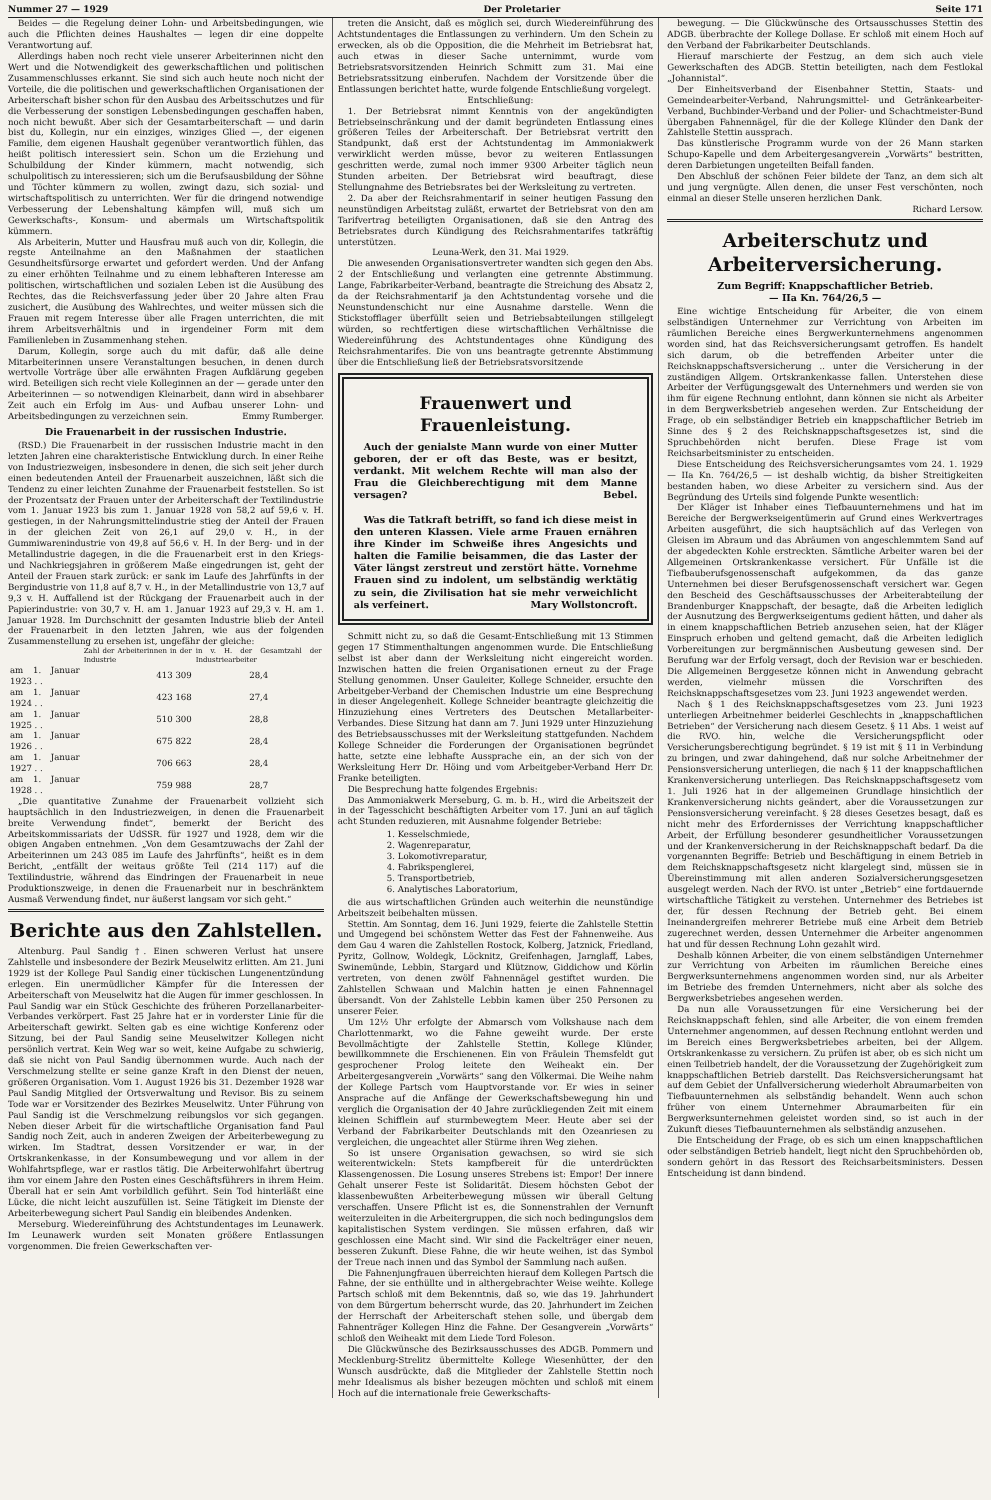Nummer 27 — 1929 Der Proletarier Seite 171
Beides — die Regelung deiner Lohn- und Arbeitsbedingungen, wie auch die Pflichten deines Haushaltes — legen dir eine doppelte Verantwortung auf.
Allerdings haben noch recht viele unserer Arbeiterinnen nicht den Wert und die Notwendigkeit des gewerkschaftlichen und politischen Zusammenschlusses erkannt. Sie sind sich auch heute noch nicht der Vorteile, die die politischen und gewerkschaftlichen Organisationen der Arbeiterschaft bisher schon für den Ausbau des Arbeitsschutzes und für die Verbesserung der sonstigen Lebensbedingungen geschaffen haben, noch nicht bewußt. Aber sich der Gesamtarbeiterschaft — und darin bist du, Kollegin, nur ein einziges, winziges Glied —, der eigenen Familie, dem eigenen Haushalt gegenüber verantwortlich fühlen, das heißt politisch interessiert sein. Schon um die Erziehung und Schulbildung der Kinder kümmern, macht notwendig, sich schulpolitisch zu interessieren; sich um die Berufsausbildung der Söhne und Töchter kümmern zu wollen, zwingt dazu, sich sozial- und wirtschaftspolitisch zu unterrichten. Wer für die dringend notwendige Verbesserung der Lebenshaltung kämpfen will, muß sich um Gewerkschafts-, Konsum- und abermals um Wirtschaftspolitik kümmern.
Als Arbeiterin, Mutter und Hausfrau muß auch von dir, Kollegin, die regste Anteilnahme an den Maßnahmen der staatlichen Gesundheitsfürsorge erwartet und gefordert werden. Und der Anfang zu einer erhöhten Teilnahme und zu einem lebhafteren Interesse am politischen, wirtschaftlichen und sozialen Leben ist die Ausübung des Rechtes, das die Reichsverfassung jeder über 20 Jahre alten Frau zusichert, die Ausübung des Wahlrechtes, und weiter müssen sich die Frauen mit regem Interesse über alle Fragen unterrichten, die mit ihrem Arbeitsverhältnis und in irgendeiner Form mit dem Familienleben in Zusammenhang stehen.
Darum, Kollegin, sorge auch du mit dafür, daß alle deine Mitarbeiterinnen unsere Veranstaltungen besuchen, in denen durch wertvolle Vorträge über alle erwähnten Fragen Aufklärung gegeben wird. Beteiligen sich recht viele Kolleginnen an der — gerade unter den Arbeiterinnen — so notwendigen Kleinarbeit, dann wird in absehbarer Zeit auch ein Erfolg im Aus- und Aufbau unserer Lohn- und Arbeitsbedingungen zu verzeichnen sein. Emmy Rumberger.
Die Frauenarbeit in der russischen Industrie.
(RSD.) Die Frauenarbeit in der russischen Industrie macht in den letzten Jahren eine charakteristische Entwicklung durch. In einer Reihe von Industriezweigen, insbesondere in denen, die sich seit jeher durch einen bedeutenden Anteil der Frauenarbeit auszeichnen, läßt sich die Tendenz zu einer leichten Zunahme der Frauenarbeit feststellen. So ist der Prozentsatz der Frauen unter der Arbeiterschaft der Textilindustrie vom 1. Januar 1923 bis zum 1. Januar 1928 von 58,2 auf 59,6 v. H. gestiegen, in der Nahrungsmittelindustrie stieg der Anteil der Frauen in der gleichen Zeit von 26,1 auf 29,0 v. H., in der Gummiwarenindustrie von 49,8 auf 56,6 v. H. In der Berg- und in der Metallindustrie dagegen, in die die Frauenarbeit erst in den Kriegs- und Nachkriegsjahren in größerem Maße eingedrungen ist, geht der Anteil der Frauen stark zurück: er sank im Laufe des Jahrfünfts in der Bergindustrie von 11,8 auf 8,7 v. H., in der Metallindustrie von 13,7 auf 9,3 v. H. Auffallend ist der Rückgang der Frauenarbeit auch in der Papierindustrie: von 30,7 v. H. am 1. Januar 1923 auf 29,3 v. H. am 1. Januar 1928. Im Durchschnitt der gesamten Industrie blieb der Anteil der Frauenarbeit in den letzten Jahren, wie aus der folgenden Zusammenstellung zu ersehen ist, ungefähr der gleiche:
| | Zahl der Arbeiterinnen in der Industrie | in v. H. der Gesamtzahl der Industriearbeiter |
| --- | --- | --- |
| am 1. Januar 1923 . . | 413 309 | 28,4 |
| am 1. Januar 1924 . . | 423 168 | 27,4 |
| am 1. Januar 1925 . . | 510 300 | 28,8 |
| am 1. Januar 1926 . . | 675 822 | 28,4 |
| am 1. Januar 1927 . . | 706 663 | 28,4 |
| am 1. Januar 1928 . . | 759 988 | 28,7 |
„Die quantitative Zunahme der Frauenarbeit vollzieht sich hauptsächlich in den Industriezweigen, in denen die Frauenarbeit breite Verwendung findet“, bemerkt der Bericht des Arbeitskommissariats der UdSSR. für 1927 und 1928, dem wir die obigen Angaben entnehmen. „Von dem Gesamtzuwachs der Zahl der Arbeiterinnen um 243 085 im Laufe des Jahrfünfts“, heißt es in dem Bericht, „entfällt der weitaus größte Teil (214 117) auf die Textilindustrie, während das Eindringen der Frauenarbeit in neue Produktionszweige, in denen die Frauenarbeit nur in beschränktem Ausmaß Verwendung findet, nur äußerst langsam vor sich geht.“
Berichte aus den Zahlstellen.
Altenburg. Paul Sandig †. Einen schweren Verlust hat unsere Zahlstelle und insbesondere der Bezirk Meuselwitz erlitten. Am 21. Juni 1929 ist der Kollege Paul Sandig einer tückischen Lungenentzündung erlegen. Ein unermüdlicher Kämpfer für die Interessen der Arbeiterschaft von Meuselwitz hat die Augen für immer geschlossen. In Paul Sandig war ein Stück Geschichte des früheren Porzellanarbeiter-Verbandes verkörpert. Fast 25 Jahre hat er in vorderster Linie für die Arbeiterschaft gewirkt. Selten gab es eine wichtige Konferenz oder Sitzung, bei der Paul Sandig seine Meuselwitzer Kollegen nicht persönlich vertrat. Kein Weg war so weit, keine Aufgabe zu schwierig, daß sie nicht von Paul Sandig übernommen wurde. Auch nach der Verschmelzung stellte er seine ganze Kraft in den Dienst der neuen, größeren Organisation. Vom 1. August 1926 bis 31. Dezember 1928 war Paul Sandig Mitglied der Ortsverwaltung und Revisor. Bis zu seinem Tode war er Vorsitzender des Bezirkes Meuselwitz. Unter Führung von Paul Sandig ist die Verschmelzung reibungslos vor sich gegangen. Neben dieser Arbeit für die wirtschaftliche Organisation fand Paul Sandig noch Zeit, auch in anderen Zweigen der Arbeiterbewegung zu wirken. Im Stadtrat, dessen Vorsitzender er war, in der Ortskrankenkasse, in der Konsumbewegung und vor allem in der Wohlfahrtspflege, war er rastlos tätig. Die Arbeiterwohlfahrt übertrug ihm vor einem Jahre den Posten eines Geschäftsführers in ihrem Heim. Überall hat er sein Amt vorbildlich geführt. Sein Tod hinterläßt eine Lücke, die nicht leicht auszufüllen ist. Seine Tätigkeit im Dienste der Arbeiterbewegung sichert Paul Sandig ein bleibendes Andenken.
Merseburg. Wiedereinführung des Achtstundentages im Leunawerk. Im Leunawerk wurden seit Monaten größere Entlassungen vorgenommen. Die freien Gewerkschaften ver-
treten die Ansicht, daß es möglich sei, durch Wiedereinführung des Achtstundentages die Entlassungen zu verhindern. Um den Schein zu erwecken, als ob die Opposition, die die Mehrheit im Betriebsrat hat, auch etwas in dieser Sache unternimmt, wurde vom Betriebsratsvorsitzenden Heinrich Schmitt zum 31. Mai eine Betriebsratssitzung einberufen. Nachdem der Vorsitzende über die Entlassungen berichtet hatte, wurde folgende Entschließung vorgelegt.
Entschließung:
1. Der Betriebsrat nimmt Kenntnis von der angekündigten Betriebseinschränkung und der damit begründeten Entlassung eines größeren Teiles der Arbeiterschaft. Der Betriebsrat vertritt den Standpunkt, daß erst der Achtstundentag im Ammoniakwerk verwirklicht werden müsse, bevor zu weiteren Entlassungen geschritten werde, zumal noch immer 9300 Arbeiter täglich neun Stunden arbeiten. Der Betriebsrat wird beauftragt, diese Stellungnahme des Betriebsrates bei der Werksleitung zu vertreten.
2. Da aber der Reichsrahmentarif in seiner heutigen Fassung den neunstündigen Arbeitstag zuläßt, erwartet der Betriebsrat von den am Tarifvertrag beteiligten Organisationen, daß sie den Antrag des Betriebsrates durch Kündigung des Reichsrahmentarifes tatkräftig unterstützen.
Leuna-Werk, den 31. Mai 1929.
Die anwesenden Organisationsvertreter wandten sich gegen den Abs. 2 der Entschließung und verlangten eine getrennte Abstimmung. Lange, Fabrikarbeiter-Verband, beantragte die Streichung des Absatz 2, da der Reichsrahmentarif ja den Achtstundentag vorsehe und die Neunstundenschicht nur eine Ausnahme darstelle. Wenn die Stickstofflager überfüllt seien und Betriebsabteilungen stillgelegt würden, so rechtfertigen diese wirtschaftlichen Verhältnisse die Wiedereinführung des Achtstundentages ohne Kündigung des Reichsrahmentarifes. Die von uns beantragte getrennte Abstimmung über die Entschließung ließ der Betriebsratsvorsitzende
Frauenwert und Frauenleistung.
Auch der genialste Mann wurde von einer Mutter geboren, der er oft das Beste, was er besitzt, verdankt. Mit welchem Rechte will man also der Frau die Gleichberechtigung mit dem Manne versagen? Bebel.
Was die Tatkraft betrifft, so fand ich diese meist in den unteren Klassen. Viele arme Frauen ernähren ihre Kinder im Schweiße ihres Angesichts und halten die Familie beisammen, die das Laster der Väter längst zerstreut und zerstört hätte. Vornehme Frauen sind zu indolent, um selbständig werktätig zu sein, die Zivilisation hat sie mehr verweichlicht als verfeinert. Mary Wollstoncroft.
Schmitt nicht zu, so daß die Gesamt-Entschließung mit 13 Stimmen gegen 17 Stimmenthaltungen angenommen wurde. Die Entschließung selbst ist aber dann der Werksleitung nicht eingereicht worden. Inzwischen hatten die freien Organisationen erneut zu der Frage Stellung genommen. Unser Gauleiter, Kollege Schneider, ersuchte den Arbeitgeber-Verband der Chemischen Industrie um eine Besprechung in dieser Angelegenheit. Kollege Schneider beantragte gleichzeitig die Hinzuziehung eines Vertreters des Deutschen Metallarbeiter-Verbandes. Diese Sitzung hat dann am 7. Juni 1929 unter Hinzuziehung des Betriebsausschusses mit der Werksleitung stattgefunden. Nachdem Kollege Schneider die Forderungen der Organisationen begründet hatte, setzte eine lebhafte Aussprache ein, an der sich von der Werksleitung Herr Dr. Höing und vom Arbeitgeber-Verband Herr Dr. Franke beteiligten.
Die Besprechung hatte folgendes Ergebnis:
Das Ammoniakwerk Merseburg, G. m. b. H., wird die Arbeitszeit der in der Tagesschicht beschäftigten Arbeiter vom 17. Juni an auf täglich acht Stunden reduzieren, mit Ausnahme folgender Betriebe:
1. Kesselschmiede,
2. Wagenreparatur,
3. Lokomotivreparatur,
4. Fabrikspenglerei,
5. Transportbetrieb,
6. Analytisches Laboratorium,
die aus wirtschaftlichen Gründen auch weiterhin die neunstündige Arbeitszeit beibehalten müssen.
Stettin. Am Sonntag, dem 16. Juni 1929, feierte die Zahlstelle Stettin und Umgegend bei schönstem Wetter das Fest der Fahnenweihe. Aus dem Gau 4 waren die Zahlstellen Rostock, Kolberg, Jatznick, Friedland, Pyritz, Gollnow, Woldegk, Löcknitz, Greifenhagen, Jarnglaff, Labes, Swinemünde, Lebbin, Stargard und Klütznow, Giddichow und Körlin vertreten, von denen zwölf Fahnennägel gestiftet wurden. Die Zahlstellen Schwaan und Malchin hatten je einen Fahnennagel übersandt. Von der Zahlstelle Lebbin kamen über 250 Personen zu unserer Feier.
Um 12½ Uhr erfolgte der Abmarsch vom Volkshause nach dem Charlottenmarkt, wo die Fahne geweiht wurde. Der erste Bevollmächtigte der Zahlstelle Stettin, Kollege Klünder, bewillkommnete die Erschienenen. Ein von Fräulein Themsfeldt gut gesprochener Prolog leitete den Weiheakt ein. Der Arbeitergesangverein „Vorwärts“ sang den Völkermai. Die Weihe nahm der Kollege Partsch vom Hauptvorstande vor. Er wies in seiner Ansprache auf die Anfänge der Gewerkschaftsbewegung hin und verglich die Organisation der 40 Jahre zurückliegenden Zeit mit einem kleinen Schifflein auf sturmbewegtem Meer. Heute aber sei der Verband der Fabrikarbeiter Deutschlands mit den Ozeanriesen zu vergleichen, die ungeachtet aller Stürme ihren Weg ziehen.
So ist unsere Organisation gewachsen, so wird sie sich weiterentwickeln: Stets kampfbereit für die unterdrückten Klassengenossen. Die Losung unseres Strebens ist: Empor! Der innere Gehalt unserer Feste ist Solidarität. Diesem höchsten Gebot der klassenbewußten Arbeiterbewegung müssen wir überall Geltung verschaffen. Unsere Pflicht ist es, die Sonnenstrahlen der Vernunft weiterzuleiten in die Arbeitergruppen, die sich noch bedingungslos dem kapitalistischen System verdingen. Sie müssen erfahren, daß wir geschlossen eine Macht sind. Wir sind die Fackelträger einer neuen, besseren Zukunft. Diese Fahne, die wir heute weihen, ist das Symbol der Treue nach innen und das Symbol der Sammlung nach außen.
Die Fahnenjungfrauen überreichten hierauf dem Kollegen Partsch die Fahne, der sie enthüllte und in althergebrachter Weise weihte. Kollege Partsch schloß mit dem Bekenntnis, daß so, wie das 19. Jahrhundert von dem Bürgertum beherrscht wurde, das 20. Jahrhundert im Zeichen der Herrschaft der Arbeiterschaft stehen solle, und übergab dem Fahnenträger Kollegen Hinz die Fahne. Der Gesangverein „Vorwärts“ schloß den Weiheakt mit dem Liede Tord Foleson.
Die Glückwünsche des Bezirksausschusses des ADGB. Pommern und Mecklenburg-Strelitz übermittelte Kollege Wiesenhütter, der den Wunsch ausdrückte, daß die Mitglieder der Zahlstelle Stettin noch mehr Idealismus als bisher bezeugen möchten und schloß mit einem Hoch auf die internationale freie Gewerkschafts-
bewegung. — Die Glückwünsche des Ortsausschusses Stettin des ADGB. überbrachte der Kollege Dollase. Er schloß mit einem Hoch auf den Verband der Fabrikarbeiter Deutschlands.
Hierauf marschierte der Festzug, an dem sich auch viele Gewerkschaften des ADGB. Stettin beteiligten, nach dem Festlokal „Johannistal“.
Der Einheitsverband der Eisenbahner Stettin, Staats- und Gemeindearbeiter-Verband, Nahrungsmittel- und Getränkearbeiter-Verband, Buchbinder-Verband und der Polier- und Schachtmeister-Bund übergaben Fahnennägel, für die der Kollege Klünder den Dank der Zahlstelle Stettin aussprach.
Das künstlerische Programm wurde von der 26 Mann starken Schupo-Kapelle und dem Arbeitergesangverein „Vorwärts“ bestritten, deren Darbietungen ungeteilten Beifall fanden.
Den Abschluß der schönen Feier bildete der Tanz, an dem sich alt und jung vergnügte. Allen denen, die unser Fest verschönten, noch einmal an dieser Stelle unseren herzlichen Dank.
Richard Lersow.
Arbeiterschutz und Arbeiterversicherung.
Zum Begriff: Knappschaftlicher Betrieb.
— IIa Kn. 764/26,5 —
Eine wichtige Entscheidung für Arbeiter, die von einem selbständigen Unternehmer zur Verrichtung von Arbeiten im räumlichen Bereiche eines Bergwerkunternehmens angenommen worden sind, hat das Reichsversicherungsamt getroffen. Es handelt sich darum, ob die betreffenden Arbeiter unter die Reichsknappschaftsversicherung .. unter die Versicherung in der zuständigen Allgem. Ortskrankenkasse fallen. Unterstehen diese Arbeiter der Verfügungsgewalt des Unternehmers und werden sie von ihm für eigene Rechnung entlohnt, dann können sie nicht als Arbeiter in dem Bergwerksbetrieb angesehen werden. Zur Entscheidung der Frage, ob ein selbständiger Betrieb ein knappschaftlicher Betrieb im Sinne des § 2 des Reichsknappschaftsgesetzes ist, sind die Spruchbehörden nicht berufen. Diese Frage ist vom Reichsarbeitsminister zu entscheiden.
Diese Entscheidung des Reichsversicherungsamtes vom 24. 1. 1929 — IIa Kn. 764/26,5 — ist deshalb wichtig, da bisher Streitigkeiten bestanden haben, wo diese Arbeiter zu versichern sind. Aus der Begründung des Urteils sind folgende Punkte wesentlich:
Der Kläger ist Inhaber eines Tiefbauunternehmens und hat im Bereiche der Bergwerkseigentümerin auf Grund eines Werkvertrages Arbeiten ausgeführt, die sich hauptsächlich auf das Verlegen von Gleisen im Abraum und das Abräumen von angeschlemmtem Sand auf der abgedeckten Kohle erstreckten. Sämtliche Arbeiter waren bei der Allgemeinen Ortskrankenkasse versichert. Für Unfälle ist die Tiefbauberufsgenossenschaft aufgekommen, da das ganze Unternehmen bei dieser Berufsgenossenschaft versichert war. Gegen den Bescheid des Geschäftsausschusses der Arbeiterabteilung der Brandenburger Knappschaft, der besagte, daß die Arbeiten lediglich der Ausnutzung des Bergwerkseigentums gedient hätten, und daher als in einem knappschaftlichen Betrieb anzusehen seien, hat der Kläger Einspruch erhoben und geltend gemacht, daß die Arbeiten lediglich Vorbereitungen zur bergmännischen Ausbeutung gewesen sind. Der Berufung war der Erfolg versagt, doch der Revision war er beschieden. Die Allgemeinen Berggesetze können nicht in Anwendung gebracht werden, vielmehr müssen die Vorschriften des Reichsknappschaftsgesetzes vom 23. Juni 1923 angewendet werden.
Nach § 1 des Reichsknappschaftsgesetzes vom 23. Juni 1923 unterliegen Arbeitnehmer beiderlei Geschlechts in „knappschaftlichen Betrieben“ der Versicherung nach diesem Gesetz. § 11 Abs. 1 weist auf die RVO. hin, welche die Versicherungspflicht oder Versicherungsberechtigung begründet. § 19 ist mit § 11 in Verbindung zu bringen, und zwar dahingehend, daß nur solche Arbeitnehmer der Pensionsversicherung unterliegen, die nach § 11 der knappschaftlichen Krankenversicherung unterliegen. Das Reichsknappschaftsgesetz vom 1. Juli 1926 hat in der allgemeinen Grundlage hinsichtlich der Krankenversicherung nichts geändert, aber die Voraussetzungen zur Pensionsversicherung vereinfacht. § 28 dieses Gesetzes besagt, daß es nicht mehr des Erfordernisses der Verrichtung knappschaftlicher Arbeit, der Erfüllung besonderer gesundheitlicher Voraussetzungen und der Krankenversicherung in der Reichsknappschaft bedarf. Da die vorgenannten Begriffe: Betrieb und Beschäftigung in einem Betrieb in dem Reichsknappschaftsgesetz nicht klargelegt sind, müssen sie in Übereinstimmung mit allen anderen Sozialversicherungsgesetzen ausgelegt werden. Nach der RVO. ist unter „Betrieb“ eine fortdauernde wirtschaftliche Tätigkeit zu verstehen. Unternehmer des Betriebes ist der, für dessen Rechnung der Betrieb geht. Bei einem Ineinandergreifen mehrerer Betriebe muß eine Arbeit dem Betrieb zugerechnet werden, dessen Unternehmer die Arbeiter angenommen hat und für dessen Rechnung Lohn gezahlt wird.
Deshalb können Arbeiter, die von einem selbständigen Unternehmer zur Verrichtung von Arbeiten im räumlichen Bereiche eines Bergwerksunternehmens angenommen worden sind, nur als Arbeiter im Betriebe des fremden Unternehmers, nicht aber als solche des Bergwerksbetriebes angesehen werden.
Da nun alle Voraussetzungen für eine Versicherung bei der Reichsknappschaft fehlen, sind alle Arbeiter, die von einem fremden Unternehmer angenommen, auf dessen Rechnung entlohnt werden und im Bereich eines Bergwerksbetriebes arbeiten, bei der Allgem. Ortskrankenkasse zu versichern. Zu prüfen ist aber, ob es sich nicht um einen Teilbetrieb handelt, der die Voraussetzung der Zugehörigkeit zum knappschaftlichen Betrieb darstellt. Das Reichsversicherungsamt hat auf dem Gebiet der Unfallversicherung wiederholt Abraumarbeiten von Tiefbauunternehmen als selbständig behandelt. Wenn auch schon früher von einem Unternehmer Abraumarbeiten für ein Bergwerksunternehmen geleistet worden sind, so ist auch in der Zukunft dieses Tiefbauunternehmen als selbständig anzusehen.
Die Entscheidung der Frage, ob es sich um einen knappschaftlichen oder selbständigen Betrieb handelt, liegt nicht den Spruchbehörden ob, sondern gehört in das Ressort des Reichsarbeitsministers. Dessen Entscheidung ist dann bindend.